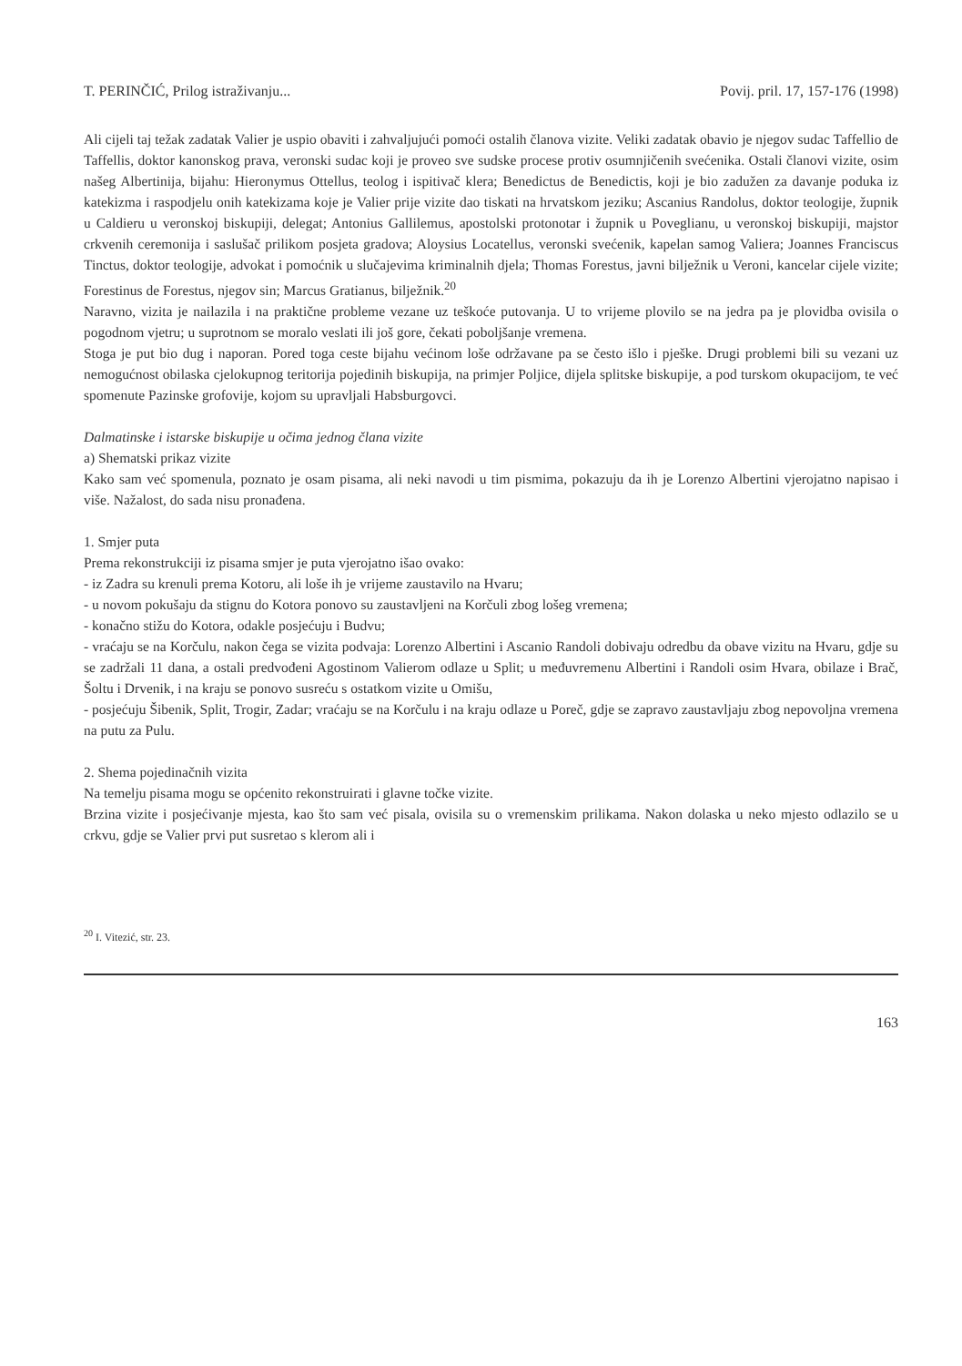T. PERINČIĆ, Prilog istraživanju... Povij. pril. 17, 157-176 (1998)
Ali cijeli taj težak zadatak Valier je uspio obaviti i zahvaljujući pomoći ostalih članova vizite. Veliki zadatak obavio je njegov sudac Taffellio de Taffellis, doktor kanonskog prava, veronski sudac koji je proveo sve sudske procese protiv osumnjičenih svećenika. Ostali članovi vizite, osim našeg Albertinija, bijahu: Hieronymus Ottellus, teolog i ispitivač klera; Benedictus de Benedictis, koji je bio zadužen za davanje poduka iz katekizma i raspodjelu onih katekizama koje je Valier prije vizite dao tiskati na hrvatskom jeziku; Ascanius Randolus, doktor teologije, župnik u Caldieru u veronskoj biskupiji, delegat; Antonius Gallilemus, apostolski protonotar i župnik u Poveglianu, u veronskoj biskupiji, majstor crkvenih ceremonija i saslušač prilikom posjeta gradova; Aloysius Locatellus, veronski svećenik, kapelan samog Valiera; Joannes Franciscus Tinctus, doktor teologije, advokat i pomoćnik u slučajevima kriminalnih djela; Thomas Forestus, javni bilježnik u Veroni, kancelar cijele vizite; Forestinus de Forestus, njegov sin; Marcus Gratianus, bilježnik.<sup>20</sup>
Naravno, vizita je nailazila i na praktične probleme vezane uz teškoće putovanja. U to vrijeme plovilo se na jedra pa je plovidba ovisila o pogodnom vjetru; u suprotnom se moralo veslati ili još gore, čekati poboljšanje vremena.
Stoga je put bio dug i naporan. Pored toga ceste bijahu većinom loše održavane pa se često išlo i pješke. Drugi problemi bili su vezani uz nemogućnost obilaska cjelokupnog teritorija pojedinih biskupija, na primjer Poljice, dijela splitske biskupije, a pod turskom okupacijom, te već spomenute Pazinske grofovije, kojom su upravljali Habsburgovci.
Dalmatinske i istarske biskupije u očima jednog člana vizite
a) Shematski prikaz vizite
Kako sam već spomenula, poznato je osam pisama, ali neki navodi u tim pismima, pokazuju da ih je Lorenzo Albertini vjerojatno napisao i više. Nažalost, do sada nisu pronađena.
1. Smjer puta
Prema rekonstrukciji iz pisama smjer je puta vjerojatno išao ovako:
- iz Zadra su krenuli prema Kotoru, ali loše ih je vrijeme zaustavilo na Hvaru;
- u novom pokušaju da stignu do Kotora ponovo su zaustavljeni na Korčuli zbog lošeg vremena;
- konačno stižu do Kotora, odakle posjećuju i Budvu;
- vraćaju se na Korčulu, nakon čega se vizita podvaja: Lorenzo Albertini i Ascanio Randoli dobivaju odredbu da obave vizitu na Hvaru, gdje su se zadržali 11 dana, a ostali predvođeni Agostinom Valierom odlaze u Split; u međuvremenu Albertini i Randoli osim Hvara, obilaze i Brač, Šoltu i Drvenik, i na kraju se ponovo susreću s ostatkom vizite u Omišu,
- posjećuju Šibenik, Split, Trogir, Zadar; vraćaju se na Korčulu i na kraju odlaze u Poreč, gdje se zapravo zaustavljaju zbog nepovoljna vremena na putu za Pulu.
2. Shema pojedinačnih vizita
Na temelju pisama mogu se općenito rekonstruirati i glavne točke vizite.
Brzina vizite i posjećivanje mjesta, kao što sam već pisala, ovisila su o vremenskim prilikama. Nakon dolaska u neko mjesto odlazilo se u crkvu, gdje se Valier prvi put susretao s klerom ali i
<sup>20</sup> I. Vitezić, str. 23.
163